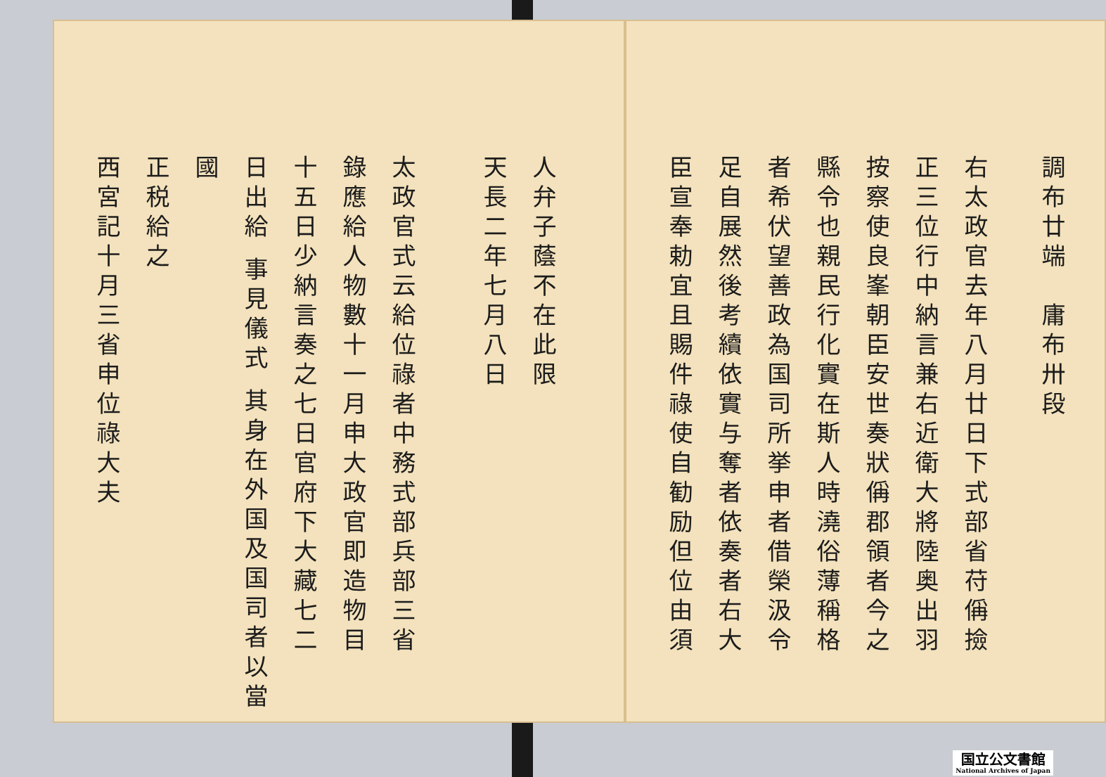人弁子蔭不在此限
天長二年七月八日
太政官式云給位祿者中務式部兵部三省
錄應給人物數十一月申大政官即造物目
十五日少納言奏之七日官府下大藏七二
日出給 事見儀式 其身在外国及国司者以當國
正税給之
西宮記十月三省申位祿大夫
調布廿端　庸布卅段
右太政官去年八月廿日下式部省苻偁撿
正三位行中納言兼右近衛大將陸奥出羽
按察使良峯朝臣安世奏狀偁郡領者今之
縣令也親民行化實在斯人時澆俗薄稱格
者希伏望善政為国司所挙申者借榮汲令
足自展然後考續依實与奪者依奏者右大
臣宣奉勅宜且賜件祿使自勧励但位由須
国立公文書館
National Archives of Japan